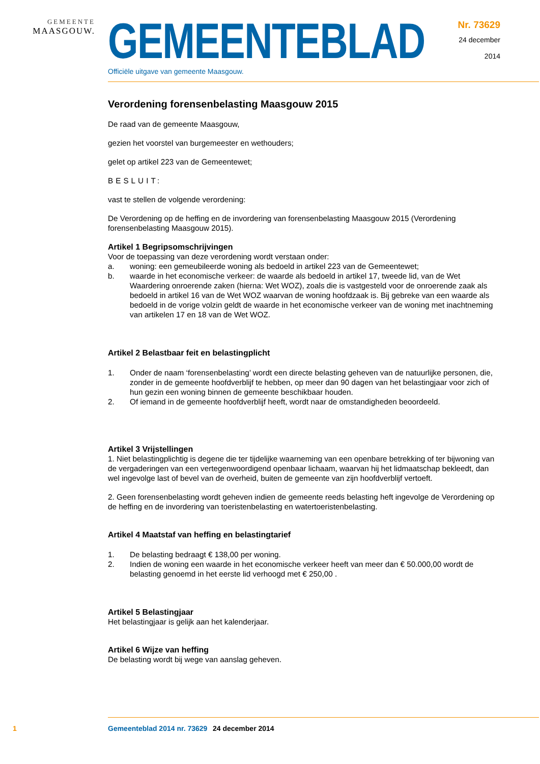GEMEENTE
MAASGOUW.
GEMEENTEBLAD
Officiële uitgave van gemeente Maasgouw.
Nr. 73629
24 december
2014
Verordening forensenbelasting Maasgouw 2015
De raad van de gemeente Maasgouw,
gezien het voorstel van burgemeester en wethouders;
gelet op artikel 223 van de Gemeentewet;
BESLUIT:
vast te stellen de volgende verordening:
De Verordening op de heffing en de invordering van forensenbelasting Maasgouw 2015 (Verordening forensenbelasting Maasgouw 2015).
Artikel 1 Begripsomschrijvingen
Voor de toepassing van deze verordening wordt verstaan onder:
a. woning: een gemeubileerde woning als bedoeld in artikel 223 van de Gemeentewet;
b. waarde in het economische verkeer: de waarde als bedoeld in artikel 17, tweede lid, van de Wet Waardering onroerende zaken (hierna: Wet WOZ), zoals die is vastgesteld voor de onroerende zaak als bedoeld in artikel 16 van de Wet WOZ waarvan de woning hoofdzaak is. Bij gebreke van een waarde als bedoeld in de vorige volzin geldt de waarde in het economische verkeer van de woning met inachtneming van artikelen 17 en 18 van de Wet WOZ.
Artikel 2 Belastbaar feit en belastingplicht
1. Onder de naam ‘forensenbelasting’ wordt een directe belasting geheven van de natuurlijke personen, die, zonder in de gemeente hoofdverblijf te hebben, op meer dan 90 dagen van het belastingjaar voor zich of hun gezin een woning binnen de gemeente beschikbaar houden.
2. Of iemand in de gemeente hoofdverblijf heeft, wordt naar de omstandigheden beoordeeld.
Artikel 3 Vrijstellingen
1. Niet belastingplichtig is degene die ter tijdelijke waarneming van een openbare betrekking of ter bijwoning van de vergaderingen van een vertegenwoordigend openbaar lichaam, waarvan hij het lidmaatschap bekleedt, dan wel ingevolge last of bevel van de overheid, buiten de gemeente van zijn hoofdverblijf vertoeft.
2. Geen forensenbelasting wordt geheven indien de gemeente reeds belasting heft ingevolge de Verordening op de heffing en de invordering van toeristenbelasting en watertoeristenbelasting.
Artikel 4 Maatstaf van heffing en belastingtarief
1. De belasting bedraagt € 138,00 per woning.
2. Indien de woning een waarde in het economische verkeer heeft van meer dan € 50.000,00 wordt de belasting genoemd in het eerste lid verhoogd met € 250,00 .
Artikel 5 Belastingjaar
Het belastingjaar is gelijk aan het kalenderjaar.
Artikel 6 Wijze van heffing
De belasting wordt bij wege van aanslag geheven.
1 Gemeenteblad 2014 nr. 73629 24 december 2014